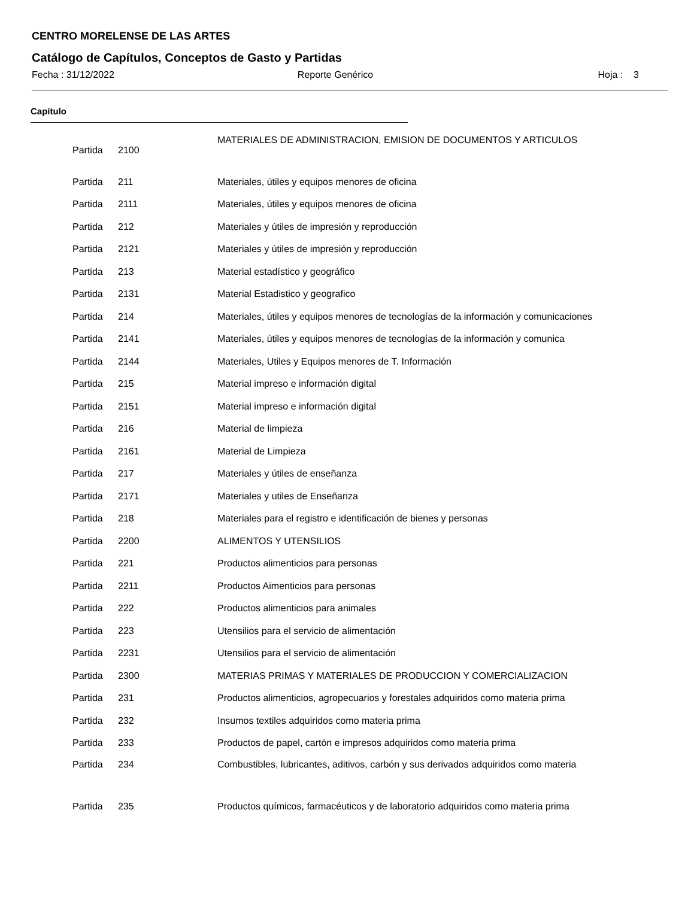CENTRO MORELENSE DE LAS ARTES
Catálogo de Capítulos, Conceptos de Gasto y Partidas
Fecha : 31/12/2022 Reporte Genérico Hoja : 3
Capítulo
| Partida | 2100 | MATERIALES DE ADMINISTRACION, EMISION DE DOCUMENTOS Y ARTICULOS |
| Partida | 211 | Materiales, útiles y equipos menores de oficina |
| Partida | 2111 | Materiales, útiles y equipos menores de oficina |
| Partida | 212 | Materiales y útiles de impresión y reproducción |
| Partida | 2121 | Materiales y útiles de impresión y reproducción |
| Partida | 213 | Material estadístico y geográfico |
| Partida | 2131 | Material Estadistico y geografico |
| Partida | 214 | Materiales, útiles y equipos menores de tecnologías de la información y comunicaciones |
| Partida | 2141 | Materiales, útiles y equipos menores de tecnologías de la información y comunica |
| Partida | 2144 | Materiales, Utiles y Equipos menores de T. Información |
| Partida | 215 | Material impreso e información digital |
| Partida | 2151 | Material impreso e información digital |
| Partida | 216 | Material de limpieza |
| Partida | 2161 | Material de Limpieza |
| Partida | 217 | Materiales y útiles de enseñanza |
| Partida | 2171 | Materiales y utiles de Enseñanza |
| Partida | 218 | Materiales para el registro e identificación de bienes y personas |
| Partida | 2200 | ALIMENTOS Y UTENSILIOS |
| Partida | 221 | Productos alimenticios para personas |
| Partida | 2211 | Productos Aimenticios para personas |
| Partida | 222 | Productos alimenticios para animales |
| Partida | 223 | Utensilios para el servicio de alimentación |
| Partida | 2231 | Utensilios para el servicio de alimentación |
| Partida | 2300 | MATERIAS PRIMAS Y MATERIALES DE PRODUCCION Y COMERCIALIZACION |
| Partida | 231 | Productos alimenticios, agropecuarios y forestales adquiridos como materia prima |
| Partida | 232 | Insumos textiles adquiridos como materia prima |
| Partida | 233 | Productos de papel, cartón e impresos adquiridos como materia prima |
| Partida | 234 | Combustibles, lubricantes, aditivos, carbón y sus derivados adquiridos como materia |
| Partida | 235 | Productos químicos, farmacéuticos y de laboratorio adquiridos como materia prima |